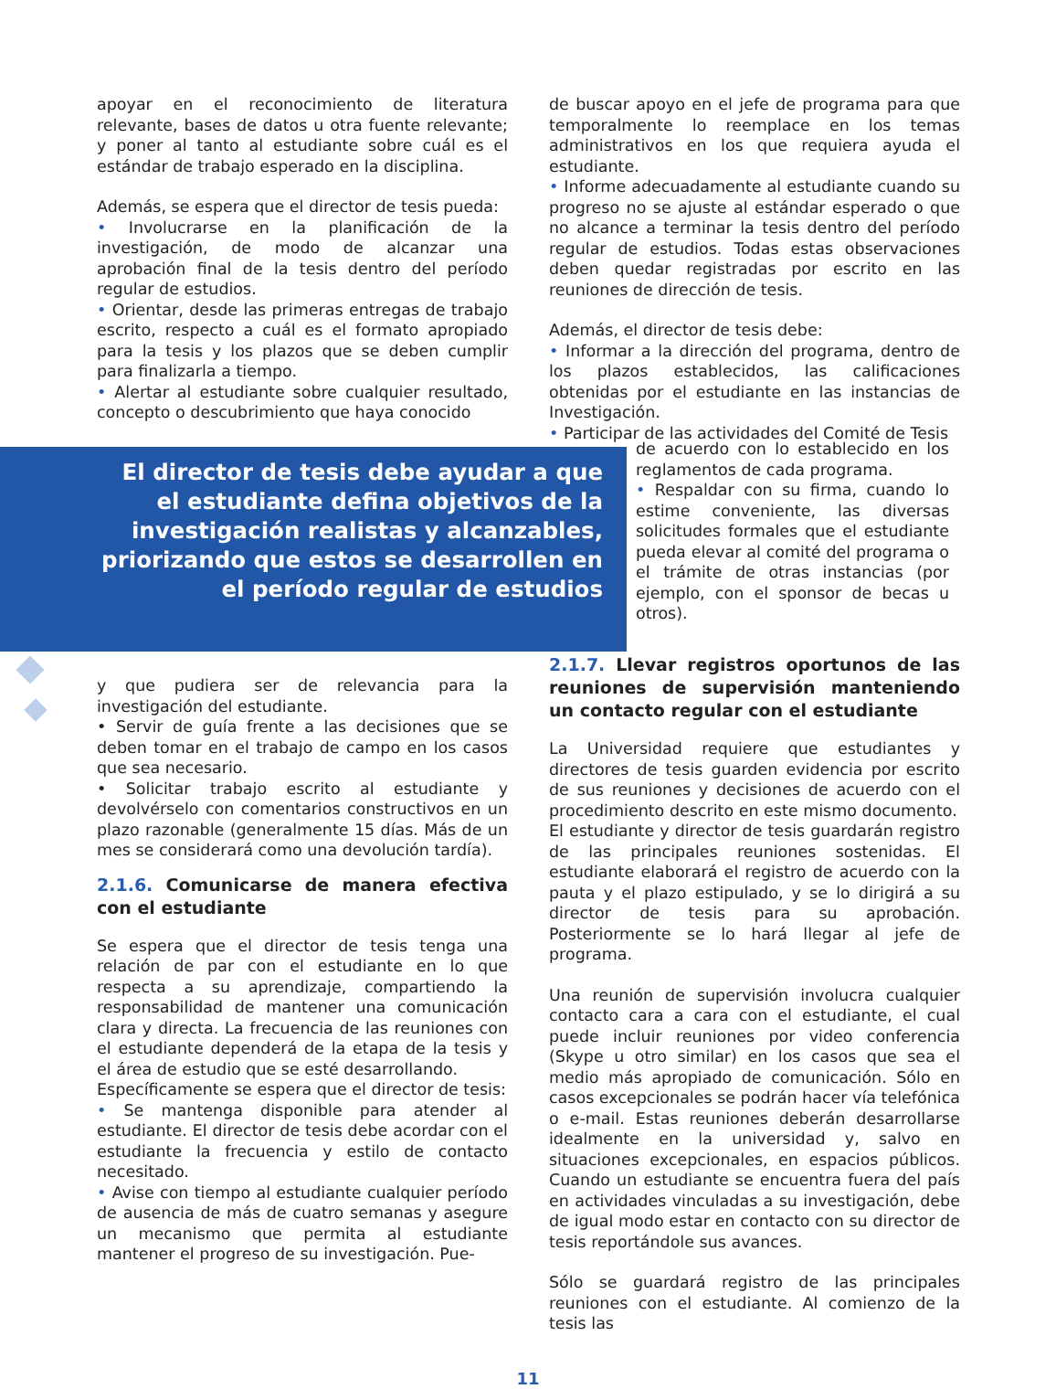apoyar en el reconocimiento de literatura relevante, bases de datos u otra fuente relevante; y poner al tanto al estudiante sobre cuál es el estándar de trabajo esperado en la disciplina.
Además, se espera que el director de tesis pueda:
• Involucrarse en la planificación de la investigación, de modo de alcanzar una aprobación final de la tesis dentro del período regular de estudios.
• Orientar, desde las primeras entregas de trabajo escrito, respecto a cuál es el formato apropiado para la tesis y los plazos que se deben cumplir para finalizarla a tiempo.
• Alertar al estudiante sobre cualquier resultado, concepto o descubrimiento que haya conocido
de buscar apoyo en el jefe de programa para que temporalmente lo reemplace en los temas administrativos en los que requiera ayuda el estudiante.
• Informe adecuadamente al estudiante cuando su progreso no se ajuste al estándar esperado o que no alcance a terminar la tesis dentro del período regular de estudios. Todas estas observaciones deben quedar registradas por escrito en las reuniones de dirección de tesis.
Además, el director de tesis debe:
• Informar a la dirección del programa, dentro de los plazos establecidos, las calificaciones obtenidas por el estudiante en las instancias de Investigación.
• Participar de las actividades del Comité de Tesis
El director de tesis debe ayudar a que el estudiante defina objetivos de la investigación realistas y alcanzables, priorizando que estos se desarrollen en el período regular de estudios
de acuerdo con lo establecido en los reglamentos de cada programa.
• Respaldar con su firma, cuando lo estime conveniente, las diversas solicitudes formales que el estudiante pueda elevar al comité del programa o el trámite de otras instancias (por ejemplo, con el sponsor de becas u otros).
y que pudiera ser de relevancia para la investigación del estudiante.
• Servir de guía frente a las decisiones que se deben tomar en el trabajo de campo en los casos que sea necesario.
• Solicitar trabajo escrito al estudiante y devolvérselo con comentarios constructivos en un plazo razonable (generalmente 15 días. Más de un mes se considerará como una devolución tardía).
2.1.6. Comunicarse de manera efectiva con el estudiante
Se espera que el director de tesis tenga una relación de par con el estudiante en lo que respecta a su aprendizaje, compartiendo la responsabilidad de mantener una comunicación clara y directa. La frecuencia de las reuniones con el estudiante dependerá de la etapa de la tesis y el área de estudio que se esté desarrollando.
Específicamente se espera que el director de tesis:
• Se mantenga disponible para atender al estudiante. El director de tesis debe acordar con el estudiante la frecuencia y estilo de contacto necesitado.
• Avise con tiempo al estudiante cualquier período de ausencia de más de cuatro semanas y asegure un mecanismo que permita al estudiante mantener el progreso de su investigación. Pue-
2.1.7. Llevar registros oportunos de las reuniones de supervisión manteniendo un contacto regular con el estudiante
La Universidad requiere que estudiantes y directores de tesis guarden evidencia por escrito de sus reuniones y decisiones de acuerdo con el procedimiento descrito en este mismo documento.
El estudiante y director de tesis guardarán registro de las principales reuniones sostenidas. El estudiante elaborará el registro de acuerdo con la pauta y el plazo estipulado, y se lo dirigirá a su director de tesis para su aprobación. Posteriormente se lo hará llegar al jefe de programa.
Una reunión de supervisión involucra cualquier contacto cara a cara con el estudiante, el cual puede incluir reuniones por video conferencia (Skype u otro similar) en los casos que sea el medio más apropiado de comunicación. Sólo en casos excepcionales se podrán hacer vía telefónica o e-mail. Estas reuniones deberán desarrollarse idealmente en la universidad y, salvo en situaciones excepcionales, en espacios públicos. Cuando un estudiante se encuentra fuera del país en actividades vinculadas a su investigación, debe de igual modo estar en contacto con su director de tesis reportándole sus avances.
Sólo se guardará registro de las principales reuniones con el estudiante. Al comienzo de la tesis las
11